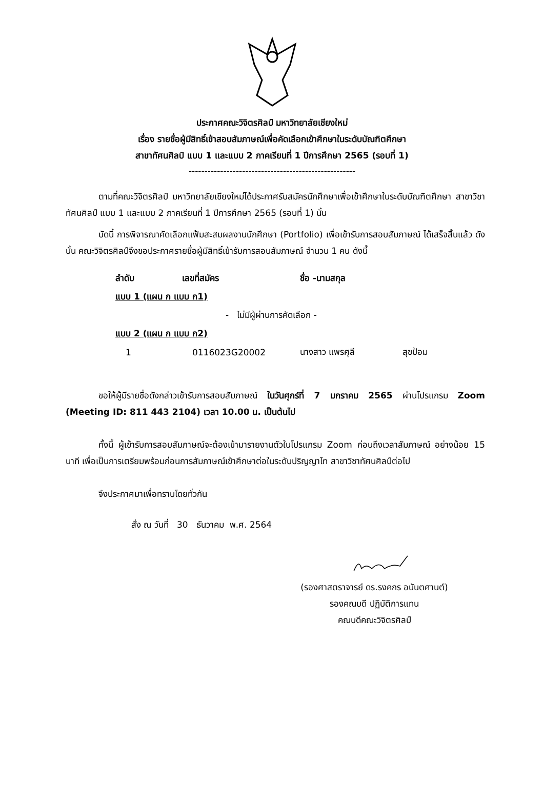ประกาศคณะวิจิตรศิลป์ มหาวิทยาลัยเชียงใหม่
เรื่อง รายชื่อผู้มีสิทธิ์เข้าสอบสัมภาษณ์เพื่อคัดเลือกเข้าศึกษาในระดับบัณฑิตศึกษา
สาขาทัศนศิลป์ แบบ 1 และแบบ 2 ภาคเรียนที่ 1 ปีการศึกษา 2565 (รอบที่ 1)
-----------------------------------------------------
ตามที่คณะวิจิตรศิลป์ มหาวิทยาลัยเชียงใหม่ได้ประกาศรับสมัครนักศึกษาเพื่อเข้าศึกษาในระดับบัณฑิตศึกษา สาขาวิชาทัศนศิลป์ แบบ 1 และแบบ 2 ภาคเรียนที่ 1 ปีการศึกษา 2565 (รอบที่ 1) นั้น
บัดนี้ การพิจารณาคัดเลือกแฟ้มสะสมผลงานนักศึกษา (Portfolio) เพื่อเข้ารับการสอบสัมภาษณ์ ได้เสร็จสิ้นแล้ว ดังนั้น คณะวิจิตรศิลป์จึงขอประกาศรายชื่อผู้มีสิทธิ์เข้ารับการสอบสัมภาษณ์ จำนวน 1 คน ดังนี้
| ลำดับ | เลขที่สมัคร | ชื่อ -นามสกุล | |
| --- | --- | --- | --- |
| แบบ 1 (แผน ก แบบ ก1) | | | |
| - ไม่มีผู้ผ่านการคัดเลือก - | | | |
| แบบ 2 (แผน ก แบบ ก2) | | | |
| 1 | 0116023G20002 | นางสาว แพรศุลี | สุขป้อม |
ขอให้ผู้มีรายชื่อดังกล่าวเข้ารับการสอบสัมภาษณ์ ในวันศุกร์ที่ 7 มกราคม 2565 ผ่านโปรแกรม Zoom (Meeting ID: 811 443 2104) เวลา 10.00 น. เป็นต้นไป
ทั้งนี้ ผู้เข้ารับการสอบสัมภาษณ์จะต้องเข้ามารายงานตัวในโปรแกรม Zoom ก่อนถึงเวลาสัมภาษณ์ อย่างน้อย 15 นาที เพื่อเป็นการเตรียมพร้อมก่อนการสัมภาษณ์เข้าศึกษาต่อในระดับปริญญาโท สาขาวิชาทัศนศิลป์ต่อไป
จึงประกาศมาเพื่อทราบโดยทั่วกัน
สั่ง ณ วันที่ 30 ธันวาคม พ.ศ. 2564
(รองศาสตราจารย์ ดร.รงคกร อนันตศานต์)
รองคณบดี ปฏิบัติการแทน
คณบดีคณะวิจิตรศิลป์